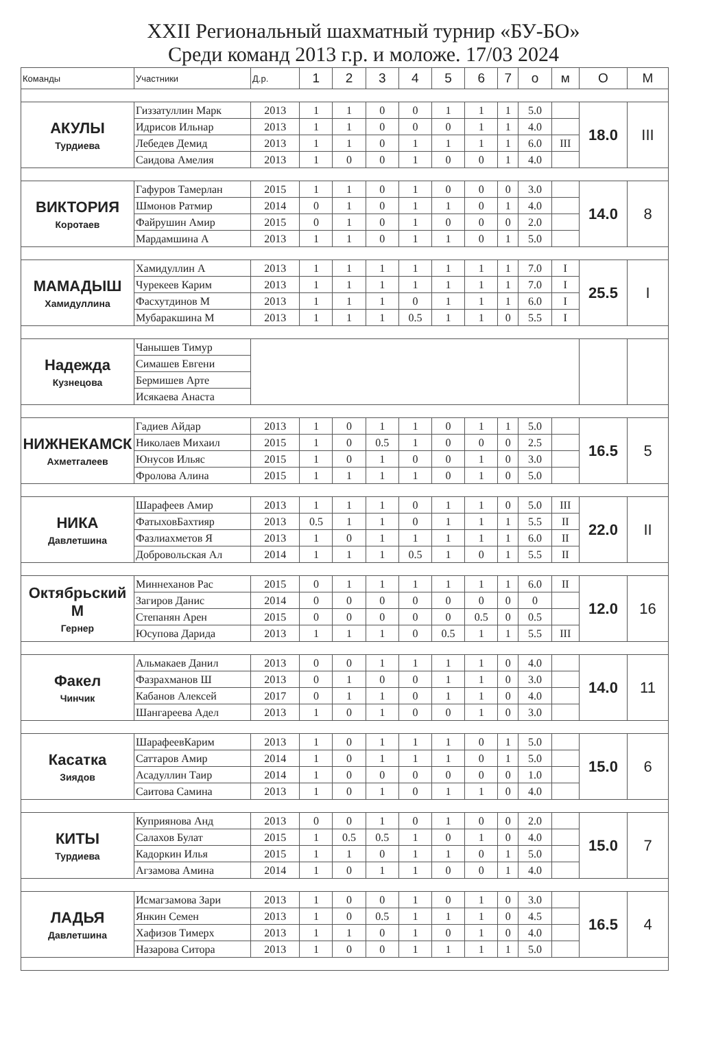XXII Региональный шахматный турнир «БУ-БО»
Среди команд 2013 г.р. и моложе. 17/03 2024
| Команды | Участники | Д.р. | 1 | 2 | 3 | 4 | 5 | 6 | 7 | о | м | О | М |
| --- | --- | --- | --- | --- | --- | --- | --- | --- | --- | --- | --- | --- | --- |
| АКУЛЫ Турдиева | Гиззатуллин Марк | 2013 | 1 | 1 | 0 | 0 | 1 | 1 | 1 | 5.0 | | 18.0 | III |
| | Идрисов Ильнар | 2013 | 1 | 1 | 0 | 0 | 0 | 1 | 1 | 4.0 | | | |
| | Лебедев Демид | 2013 | 1 | 1 | 0 | 1 | 1 | 1 | 1 | 6.0 | III | | |
| | Саидова Амелия | 2013 | 1 | 0 | 0 | 1 | 0 | 0 | 1 | 4.0 | | | |
| ВИКТОРИЯ Коротаев | Гафуров Тамерлан | 2015 | 1 | 1 | 0 | 1 | 0 | 0 | 0 | 3.0 | | 14.0 | 8 |
| | Шмонов Ратмир | 2014 | 0 | 1 | 0 | 1 | 1 | 0 | 1 | 4.0 | | | |
| | Файрушин Амир | 2015 | 0 | 1 | 0 | 1 | 0 | 0 | 0 | 2.0 | | | |
| | Мардамшина А | 2013 | 1 | 1 | 0 | 1 | 1 | 0 | 1 | 5.0 | | | |
| МАМАДЫШ Хамидуллина | Хамидуллин А | 2013 | 1 | 1 | 1 | 1 | 1 | 1 | 1 | 7.0 | I | 25.5 | I |
| | Чурекеев Карим | 2013 | 1 | 1 | 1 | 1 | 1 | 1 | 1 | 7.0 | I | | |
| | Фасхутдинов М | 2013 | 1 | 1 | 1 | 0 | 1 | 1 | 1 | 6.0 | I | | |
| | Мубаракшина М | 2013 | 1 | 1 | 1 | 0.5 | 1 | 1 | 0 | 5.5 | I | | |
| Надежда Кузнецова | Чанышев Тимур | | | | | | | | | | | | |
| | Симашев Евгени | | | | | | | | | | | | |
| | Бермишев Арте | | | | | | | | | | | | |
| | Исякаева Анаста | | | | | | | | | | | | |
| НИЖНЕКАМСК Ахметгалеев | Гадиев Айдар | 2013 | 1 | 0 | 1 | 1 | 0 | 1 | 1 | 5.0 | | 16.5 | 5 |
| | Николаев Михаил | 2015 | 1 | 0 | 0.5 | 1 | 0 | 0 | 0 | 2.5 | | | |
| | Юнусов Ильяс | 2015 | 1 | 0 | 1 | 0 | 0 | 1 | 0 | 3.0 | | | |
| | Фролова Алина | 2015 | 1 | 1 | 1 | 1 | 0 | 1 | 0 | 5.0 | | | |
| НИКА Давлетшина | Шарафеев Амир | 2013 | 1 | 1 | 1 | 0 | 1 | 1 | 0 | 5.0 | III | 22.0 | II |
| | ФатыховБахтияр | 2013 | 0.5 | 1 | 1 | 0 | 1 | 1 | 1 | 5.5 | II | | |
| | Фазлиахметов Я | 2013 | 1 | 0 | 1 | 1 | 1 | 1 | 1 | 6.0 | II | | |
| | Добровольская Ал | 2014 | 1 | 1 | 1 | 0.5 | 1 | 0 | 1 | 5.5 | II | | |
| Октябрьский М Гернер | Миннеханов Рас | 2015 | 0 | 1 | 1 | 1 | 1 | 1 | 1 | 6.0 | II | 12.0 | 16 |
| | Загиров Данис | 2014 | 0 | 0 | 0 | 0 | 0 | 0 | 0 | 0 | | | |
| | Степанян Арен | 2015 | 0 | 0 | 0 | 0 | 0 | 0.5 | 0 | 0.5 | | | |
| | Юсупова Дарида | 2013 | 1 | 1 | 1 | 0 | 0.5 | 1 | 1 | 5.5 | III | | |
| Факел Чинчик | Альмакаев Данил | 2013 | 0 | 0 | 1 | 1 | 1 | 1 | 0 | 4.0 | | 14.0 | 11 |
| | Фазрахманов Ш | 2013 | 0 | 1 | 0 | 0 | 1 | 1 | 0 | 3.0 | | | |
| | Кабанов Алексей | 2017 | 0 | 1 | 1 | 0 | 1 | 1 | 0 | 4.0 | | | |
| | Шангареева Адел | 2013 | 1 | 0 | 1 | 0 | 0 | 1 | 0 | 3.0 | | | |
| Касатка Зиядов | ШарафеевКарим | 2013 | 1 | 0 | 1 | 1 | 1 | 0 | 1 | 5.0 | | 15.0 | 6 |
| | Саттаров Амир | 2014 | 1 | 0 | 1 | 1 | 1 | 0 | 1 | 5.0 | | | |
| | Асадуллин Таир | 2014 | 1 | 0 | 0 | 0 | 0 | 0 | 0 | 1.0 | | | |
| | Саитова Самина | 2013 | 1 | 0 | 1 | 0 | 1 | 1 | 0 | 4.0 | | | |
| КИТЫ Турдиева | Куприянова Анд | 2013 | 0 | 0 | 1 | 0 | 1 | 0 | 0 | 2.0 | | 15.0 | 7 |
| | Салахов Булат | 2015 | 1 | 0.5 | 0.5 | 1 | 0 | 1 | 0 | 4.0 | | | |
| | Кадоркин Илья | 2015 | 1 | 1 | 0 | 1 | 1 | 0 | 1 | 5.0 | | | |
| | Агзамова Амина | 2014 | 1 | 0 | 1 | 1 | 0 | 0 | 1 | 4.0 | | | |
| ЛАДЬЯ Давлетшина | Исмагзамова Зари | 2013 | 1 | 0 | 0 | 1 | 0 | 1 | 0 | 3.0 | | 16.5 | 4 |
| | Янкин Семен | 2013 | 1 | 0 | 0.5 | 1 | 1 | 1 | 0 | 4.5 | | | |
| | Хафизов Тимерх | 2013 | 1 | 1 | 0 | 1 | 0 | 1 | 0 | 4.0 | | | |
| | Назарова Ситора | 2013 | 1 | 0 | 0 | 1 | 1 | 1 | 1 | 5.0 | | | |